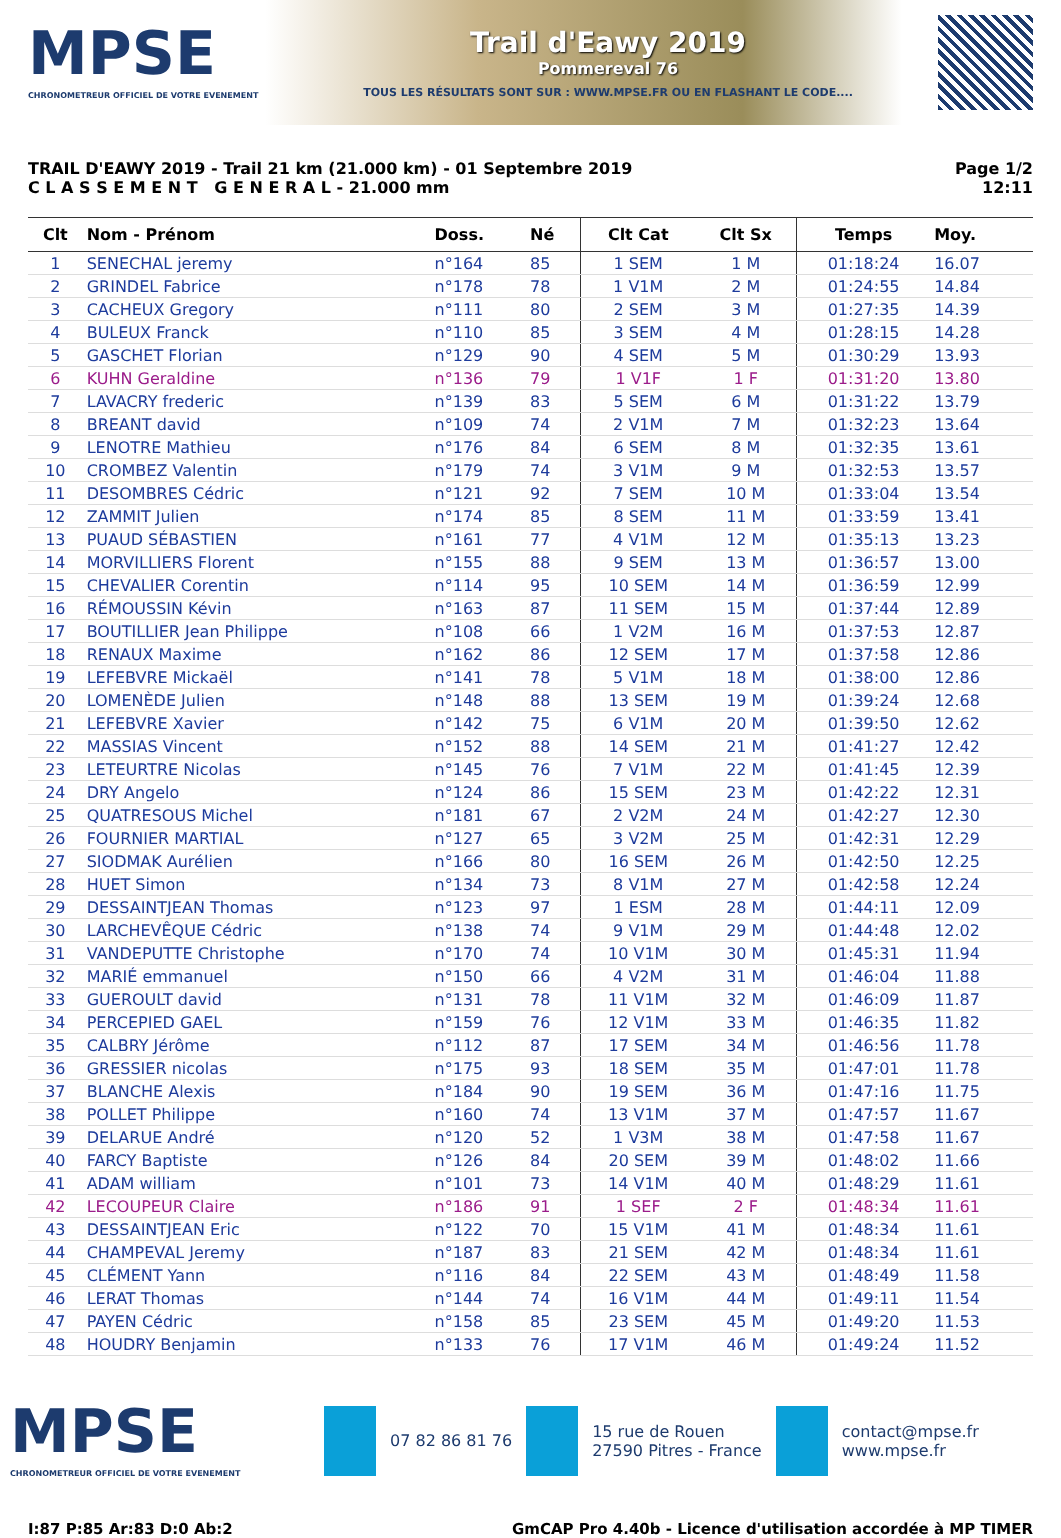MPSE
CHRONOMETREUR OFFICIEL DE VOTRE EVENEMENT
Trail d'Eawy 2019
Pommereval 76
TOUS LES RÉSULTATS SONT SUR : WWW.MPSE.FR OU EN FLASHANT LE CODE....
TRAIL D'EAWY 2019 - Trail 21 km (21.000 km) - 01 Septembre 2019
C L A S S E M E N T G E N E R A L - 21.000 mm
Page 1/2
12:11
| Clt | Nom - Prénom | Doss. | Né | Clt Cat | Clt Sx | Temps | Moy. | |
| --- | --- | --- | --- | --- | --- | --- | --- | --- |
| 1 | SENECHAL jeremy | n°164 | 85 | 1 SEM | 1 M | 01:18:24 | 16.07 | |
| 2 | GRINDEL Fabrice | n°178 | 78 | 1 V1M | 2 M | 01:24:55 | 14.84 | |
| 3 | CACHEUX Gregory | n°111 | 80 | 2 SEM | 3 M | 01:27:35 | 14.39 | |
| 4 | BULEUX Franck | n°110 | 85 | 3 SEM | 4 M | 01:28:15 | 14.28 | |
| 5 | GASCHET Florian | n°129 | 90 | 4 SEM | 5 M | 01:30:29 | 13.93 | |
| 6 | KUHN Geraldine | n°136 | 79 | 1 V1F | 1 F | 01:31:20 | 13.80 | |
| 7 | LAVACRY frederic | n°139 | 83 | 5 SEM | 6 M | 01:31:22 | 13.79 | |
| 8 | BREANT david | n°109 | 74 | 2 V1M | 7 M | 01:32:23 | 13.64 | |
| 9 | LENOTRE Mathieu | n°176 | 84 | 6 SEM | 8 M | 01:32:35 | 13.61 | |
| 10 | CROMBEZ Valentin | n°179 | 74 | 3 V1M | 9 M | 01:32:53 | 13.57 | |
| 11 | DESOMBRES Cédric | n°121 | 92 | 7 SEM | 10 M | 01:33:04 | 13.54 | |
| 12 | ZAMMIT Julien | n°174 | 85 | 8 SEM | 11 M | 01:33:59 | 13.41 | |
| 13 | PUAUD SÉBASTIEN | n°161 | 77 | 4 V1M | 12 M | 01:35:13 | 13.23 | |
| 14 | MORVILLIERS Florent | n°155 | 88 | 9 SEM | 13 M | 01:36:57 | 13.00 | |
| 15 | CHEVALIER Corentin | n°114 | 95 | 10 SEM | 14 M | 01:36:59 | 12.99 | |
| 16 | RÉMOUSSIN Kévin | n°163 | 87 | 11 SEM | 15 M | 01:37:44 | 12.89 | |
| 17 | BOUTILLIER Jean Philippe | n°108 | 66 | 1 V2M | 16 M | 01:37:53 | 12.87 | |
| 18 | RENAUX Maxime | n°162 | 86 | 12 SEM | 17 M | 01:37:58 | 12.86 | |
| 19 | LEFEBVRE Mickaël | n°141 | 78 | 5 V1M | 18 M | 01:38:00 | 12.86 | |
| 20 | LOMENÈDE Julien | n°148 | 88 | 13 SEM | 19 M | 01:39:24 | 12.68 | |
| 21 | LEFEBVRE Xavier | n°142 | 75 | 6 V1M | 20 M | 01:39:50 | 12.62 | |
| 22 | MASSIAS Vincent | n°152 | 88 | 14 SEM | 21 M | 01:41:27 | 12.42 | |
| 23 | LETEURTRE Nicolas | n°145 | 76 | 7 V1M | 22 M | 01:41:45 | 12.39 | |
| 24 | DRY Angelo | n°124 | 86 | 15 SEM | 23 M | 01:42:22 | 12.31 | |
| 25 | QUATRESOUS Michel | n°181 | 67 | 2 V2M | 24 M | 01:42:27 | 12.30 | |
| 26 | FOURNIER MARTIAL | n°127 | 65 | 3 V2M | 25 M | 01:42:31 | 12.29 | |
| 27 | SIODMAK Aurélien | n°166 | 80 | 16 SEM | 26 M | 01:42:50 | 12.25 | |
| 28 | HUET Simon | n°134 | 73 | 8 V1M | 27 M | 01:42:58 | 12.24 | |
| 29 | DESSAINTJEAN Thomas | n°123 | 97 | 1 ESM | 28 M | 01:44:11 | 12.09 | |
| 30 | LARCHEVÊQUE Cédric | n°138 | 74 | 9 V1M | 29 M | 01:44:48 | 12.02 | |
| 31 | VANDEPUTTE Christophe | n°170 | 74 | 10 V1M | 30 M | 01:45:31 | 11.94 | |
| 32 | MARIÉ emmanuel | n°150 | 66 | 4 V2M | 31 M | 01:46:04 | 11.88 | |
| 33 | GUEROULT david | n°131 | 78 | 11 V1M | 32 M | 01:46:09 | 11.87 | |
| 34 | PERCEPIED GAEL | n°159 | 76 | 12 V1M | 33 M | 01:46:35 | 11.82 | |
| 35 | CALBRY Jérôme | n°112 | 87 | 17 SEM | 34 M | 01:46:56 | 11.78 | |
| 36 | GRESSIER nicolas | n°175 | 93 | 18 SEM | 35 M | 01:47:01 | 11.78 | |
| 37 | BLANCHE Alexis | n°184 | 90 | 19 SEM | 36 M | 01:47:16 | 11.75 | |
| 38 | POLLET Philippe | n°160 | 74 | 13 V1M | 37 M | 01:47:57 | 11.67 | |
| 39 | DELARUE André | n°120 | 52 | 1 V3M | 38 M | 01:47:58 | 11.67 | |
| 40 | FARCY Baptiste | n°126 | 84 | 20 SEM | 39 M | 01:48:02 | 11.66 | |
| 41 | ADAM william | n°101 | 73 | 14 V1M | 40 M | 01:48:29 | 11.61 | |
| 42 | LECOUPEUR Claire | n°186 | 91 | 1 SEF | 2 F | 01:48:34 | 11.61 | |
| 43 | DESSAINTJEAN Eric | n°122 | 70 | 15 V1M | 41 M | 01:48:34 | 11.61 | |
| 44 | CHAMPEVAL Jeremy | n°187 | 83 | 21 SEM | 42 M | 01:48:34 | 11.61 | |
| 45 | CLÉMENT Yann | n°116 | 84 | 22 SEM | 43 M | 01:48:49 | 11.58 | |
| 46 | LERAT Thomas | n°144 | 74 | 16 V1M | 44 M | 01:49:11 | 11.54 | |
| 47 | PAYEN Cédric | n°158 | 85 | 23 SEM | 45 M | 01:49:20 | 11.53 | |
| 48 | HOUDRY Benjamin | n°133 | 76 | 17 V1M | 46 M | 01:49:24 | 11.52 | |
MPSE
CHRONOMETREUR OFFICIEL DE VOTRE EVENEMENT
07 82 86 81 76
15 rue de Rouen
27590 Pitres - France
contact@mpse.fr
www.mpse.fr
I:87 P:85 Ar:83 D:0 Ab:2 GmCAP Pro 4.40b - Licence d'utilisation accordée à MP TIMER